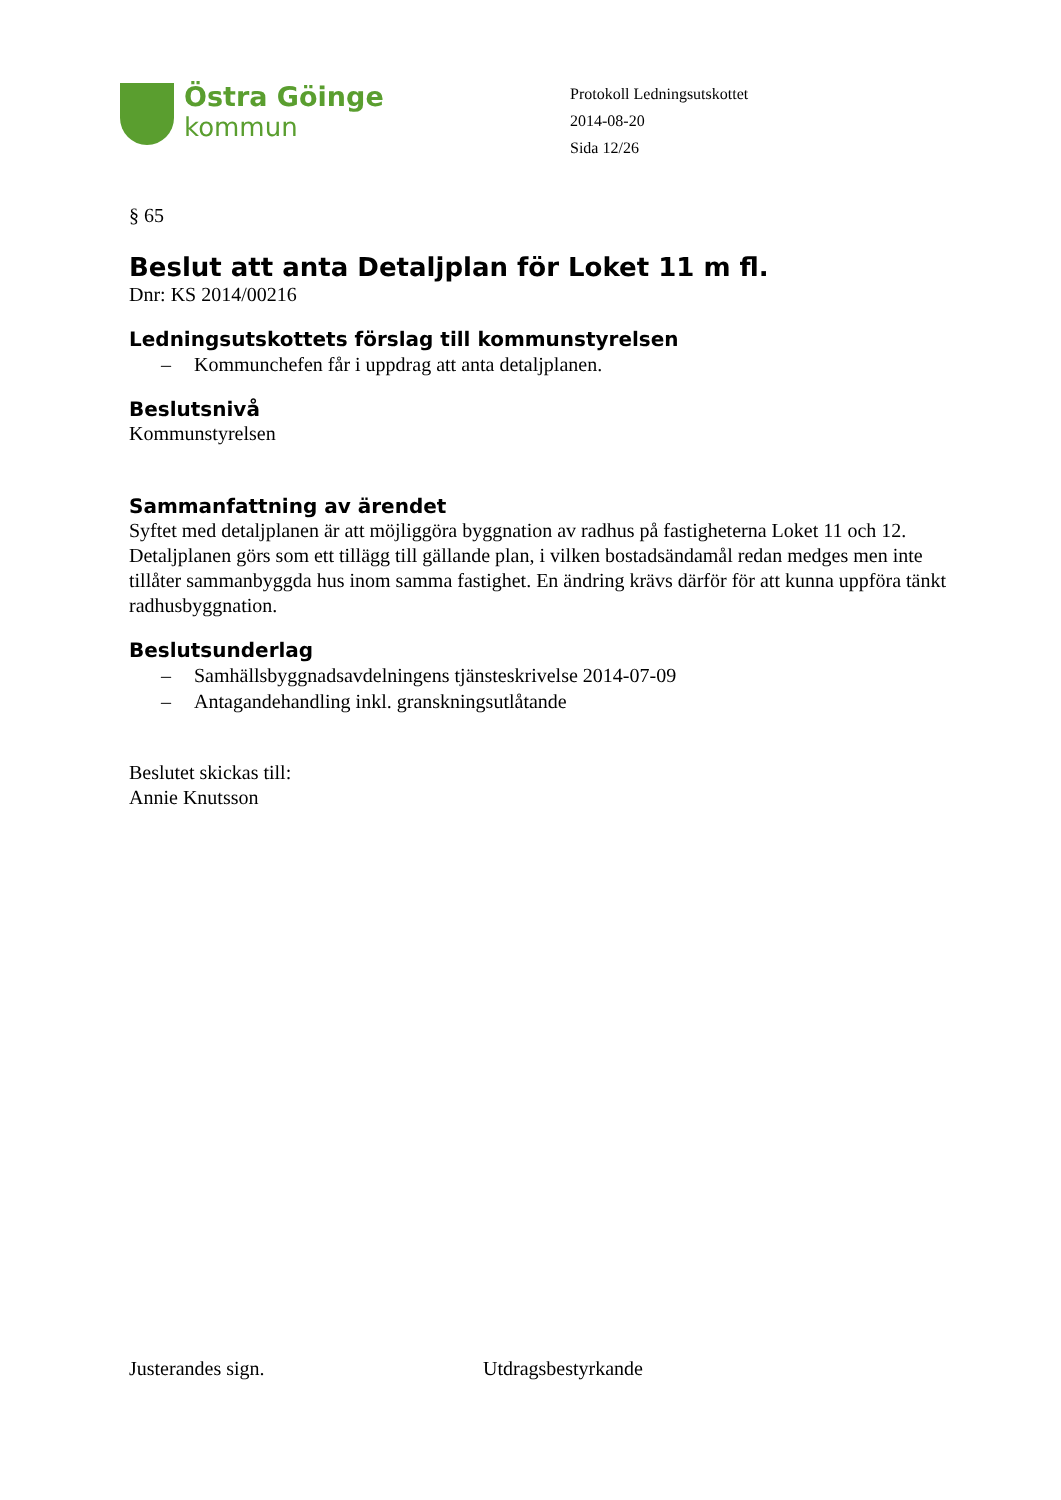Östra Göinge
kommun
Protokoll Ledningsutskottet
2014-08-20
Sida 12/26
§ 65
Beslut att anta Detaljplan för Loket 11 m fl.
Dnr: KS 2014/00216
Ledningsutskottets förslag till kommunstyrelsen
– Kommunchefen får i uppdrag att anta detaljplanen.
Beslutsnivå
Kommunstyrelsen
Sammanfattning av ärendet
Syftet med detaljplanen är att möjliggöra byggnation av radhus på fastigheterna Loket 11 och 12. Detaljplanen görs som ett tillägg till gällande plan, i vilken bostadsändamål redan medges men inte tillåter sammanbyggda hus inom samma fastighet. En ändring krävs därför för att kunna uppföra tänkt radhusbyggnation.
Beslutsunderlag
– Samhällsbyggnadsavdelningens tjänsteskrivelse 2014-07-09
– Antagandehandling inkl. granskningsutlåtande
Beslutet skickas till:
Annie Knutsson
Justerandes sign. Utdragsbestyrkande